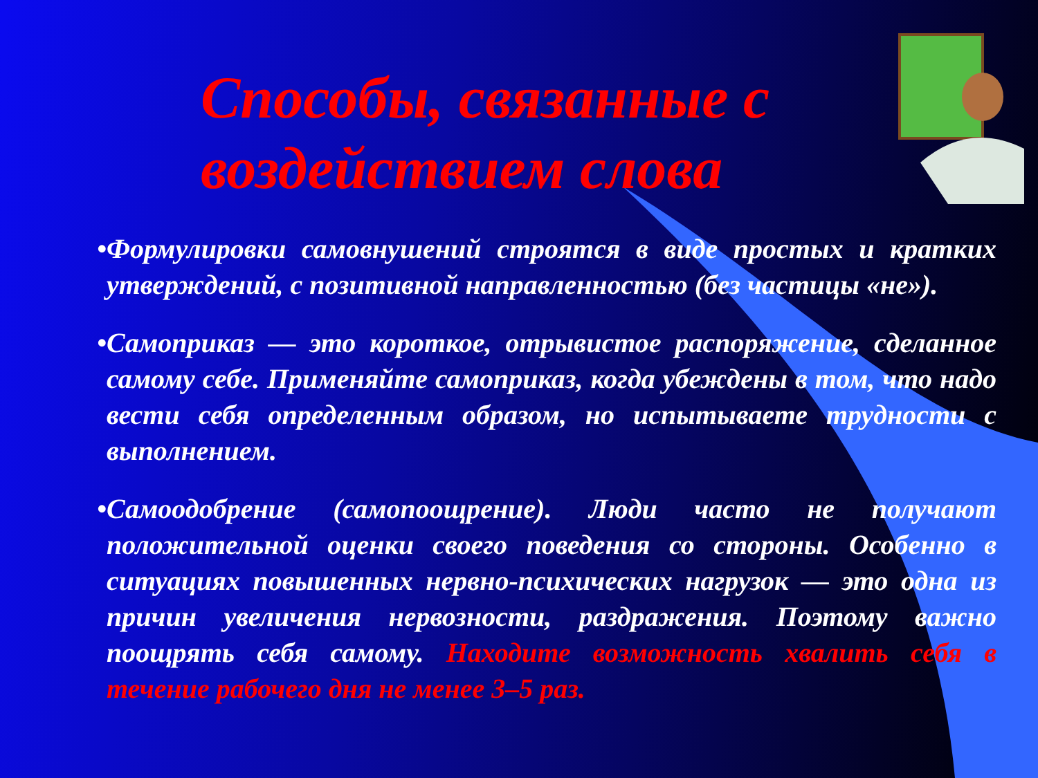Способы, связанные с воздействием слова
•Формулировки самовнушений строятся в виде простых и кратких утверждений, с позитивной направленностью (без частицы «не»).
•Самоприказ — это короткое, отрывистое распоряжение, сделанное самому себе. Применяйте самоприказ, когда убеждены в том, что надо вести себя определенным образом, но испытываете трудности с выполнением.
•Самоодобрение (самопоощрение). Люди часто не получают положительной оценки своего поведения со стороны. Особенно в ситуациях повышенных нервно-психических нагрузок — это одна из причин увеличения нервозности, раздражения. Поэтому важно поощрять себя самому. Находите возможность хвалить себя в течение рабочего дня не менее 3–5 раз.